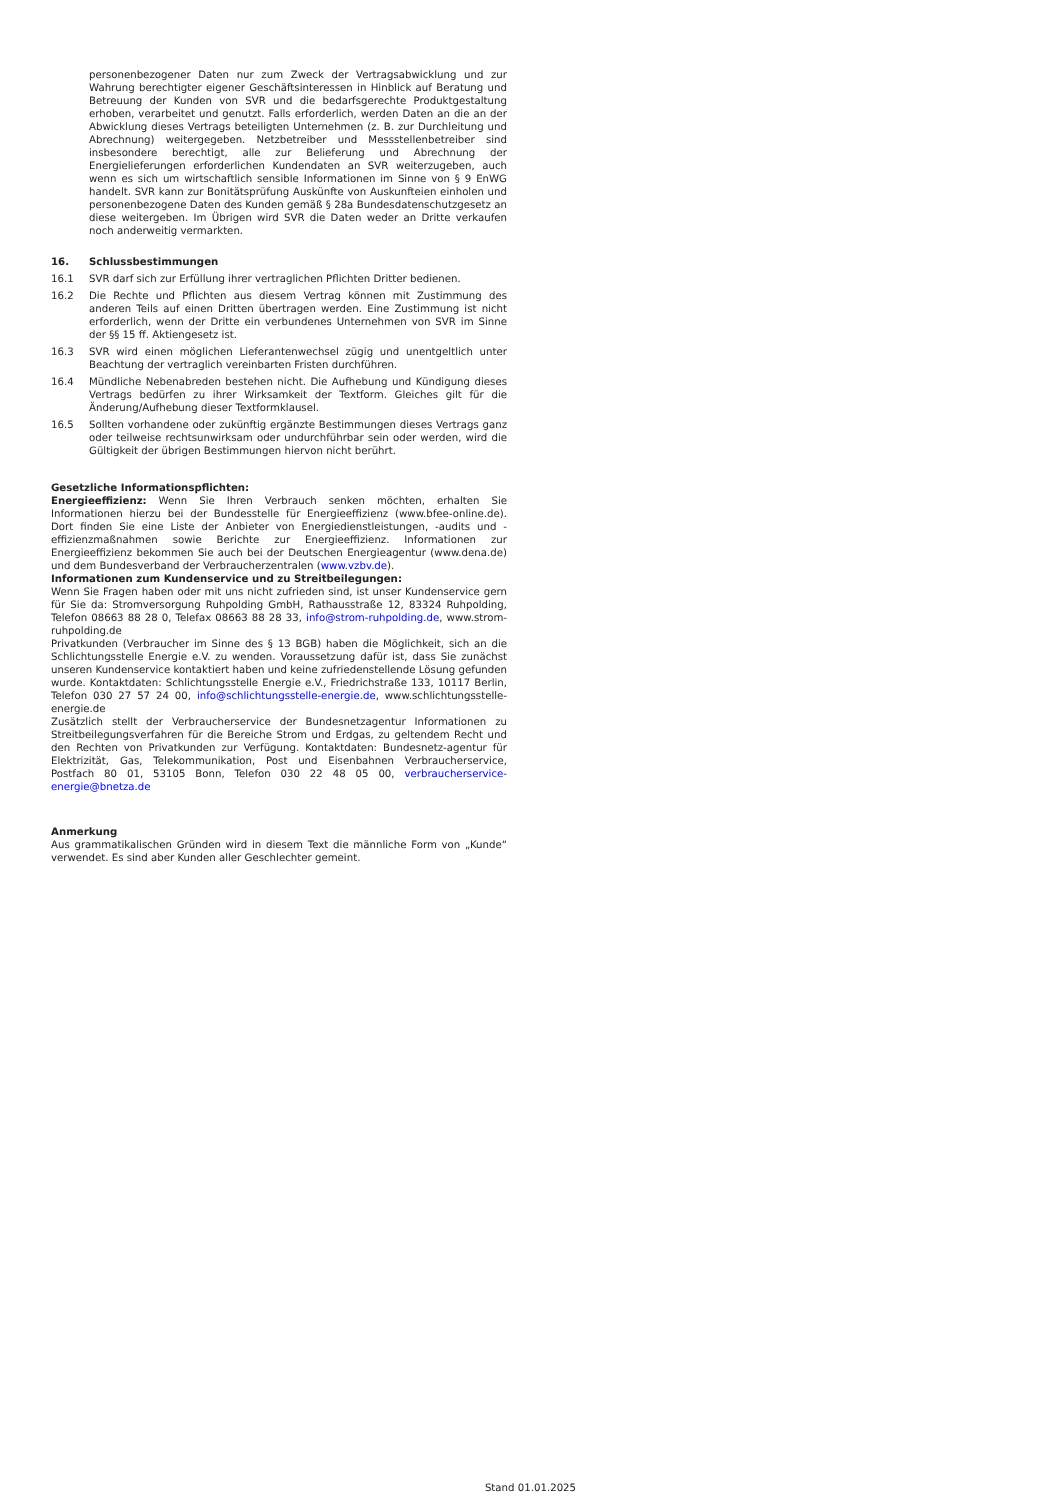personenbezogener Daten nur zum Zweck der Vertragsabwicklung und zur Wahrung berechtigter eigener Geschäftsinteressen in Hinblick auf Beratung und Betreuung der Kunden von SVR und die bedarfsgerechte Produktgestaltung erhoben, verarbeitet und genutzt. Falls erforderlich, werden Daten an die an der Abwicklung dieses Vertrags beteiligten Unternehmen (z. B. zur Durchleitung und Abrechnung) weitergegeben. Netzbetreiber und Messstellenbetreiber sind insbesondere berechtigt, alle zur Belieferung und Abrechnung der Energielieferungen erforderlichen Kundendaten an SVR weiterzugeben, auch wenn es sich um wirtschaftlich sensible Informationen im Sinne von § 9 EnWG handelt. SVR kann zur Bonitätsprüfung Auskünfte von Auskunfteien einholen und personenbezogene Daten des Kunden gemäß § 28a Bundesdatenschutzgesetz an diese weitergeben. Im Übrigen wird SVR die Daten weder an Dritte verkaufen noch anderweitig vermarkten.
16. Schlussbestimmungen
16.1 SVR darf sich zur Erfüllung ihrer vertraglichen Pflichten Dritter bedienen.
16.2 Die Rechte und Pflichten aus diesem Vertrag können mit Zustimmung des anderen Teils auf einen Dritten übertragen werden. Eine Zustimmung ist nicht erforderlich, wenn der Dritte ein verbundenes Unternehmen von SVR im Sinne der §§ 15 ff. Aktiengesetz ist.
16.3 SVR wird einen möglichen Lieferantenwechsel zügig und unentgeltlich unter Beachtung der vertraglich vereinbarten Fristen durchführen.
16.4 Mündliche Nebenabreden bestehen nicht. Die Aufhebung und Kündigung dieses Vertrags bedürfen zu ihrer Wirksamkeit der Textform. Gleiches gilt für die Änderung/Aufhebung dieser Textformklausel.
16.5 Sollten vorhandene oder zukünftig ergänzte Bestimmungen dieses Vertrags ganz oder teilweise rechtsunwirksam oder undurchführbar sein oder werden, wird die Gültigkeit der übrigen Bestimmungen hiervon nicht berührt.
Gesetzliche Informationspflichten:
Energieeffizienz: Wenn Sie Ihren Verbrauch senken möchten, erhalten Sie Informationen hierzu bei der Bundesstelle für Energieeffizienz (www.bfee-online.de). Dort finden Sie eine Liste der Anbieter von Energiedienstleistungen, -audits und -effizienzmaßnahmen sowie Berichte zur Energieeffizienz. Informationen zur Energieeffizienz bekommen Sie auch bei der Deutschen Energieagentur (www.dena.de) und dem Bundesverband der Verbraucherzentralen (www.vzbv.de).
Informationen zum Kundenservice und zu Streitbeilegungen:
Wenn Sie Fragen haben oder mit uns nicht zufrieden sind, ist unser Kundenservice gern für Sie da: Stromversorgung Ruhpolding GmbH, Rathausstraße 12, 83324 Ruhpolding, Telefon 08663 88 28 0, Telefax 08663 88 28 33, info@strom-ruhpolding.de, www.strom-ruhpolding.de
Privatkunden (Verbraucher im Sinne des § 13 BGB) haben die Möglichkeit, sich an die Schlichtungsstelle Energie e.V. zu wenden. Voraussetzung dafür ist, dass Sie zunächst unseren Kundenservice kontaktiert haben und keine zufriedenstellende Lösung gefunden wurde. Kontaktdaten: Schlichtungsstelle Energie e.V., Friedrichstraße 133, 10117 Berlin, Telefon 030 27 57 24 00, info@schlichtungsstelle-energie.de, www.schlichtungsstelle-energie.de
Zusätzlich stellt der Verbraucherservice der Bundesnetzagentur Informationen zu Streitbeilegungsverfahren für die Bereiche Strom und Erdgas, zu geltendem Recht und den Rechten von Privatkunden zur Verfügung. Kontaktdaten: Bundesnetz-agentur für Elektrizität, Gas, Telekommunikation, Post und Eisenbahnen Verbraucherservice, Postfach 80 01, 53105 Bonn, Telefon 030 22 48 05 00, verbraucherservice-energie@bnetza.de
Anmerkung
Aus grammatikalischen Gründen wird in diesem Text die männliche Form von „Kunde“ verwendet. Es sind aber Kunden aller Geschlechter gemeint.
Stand 01.01.2025